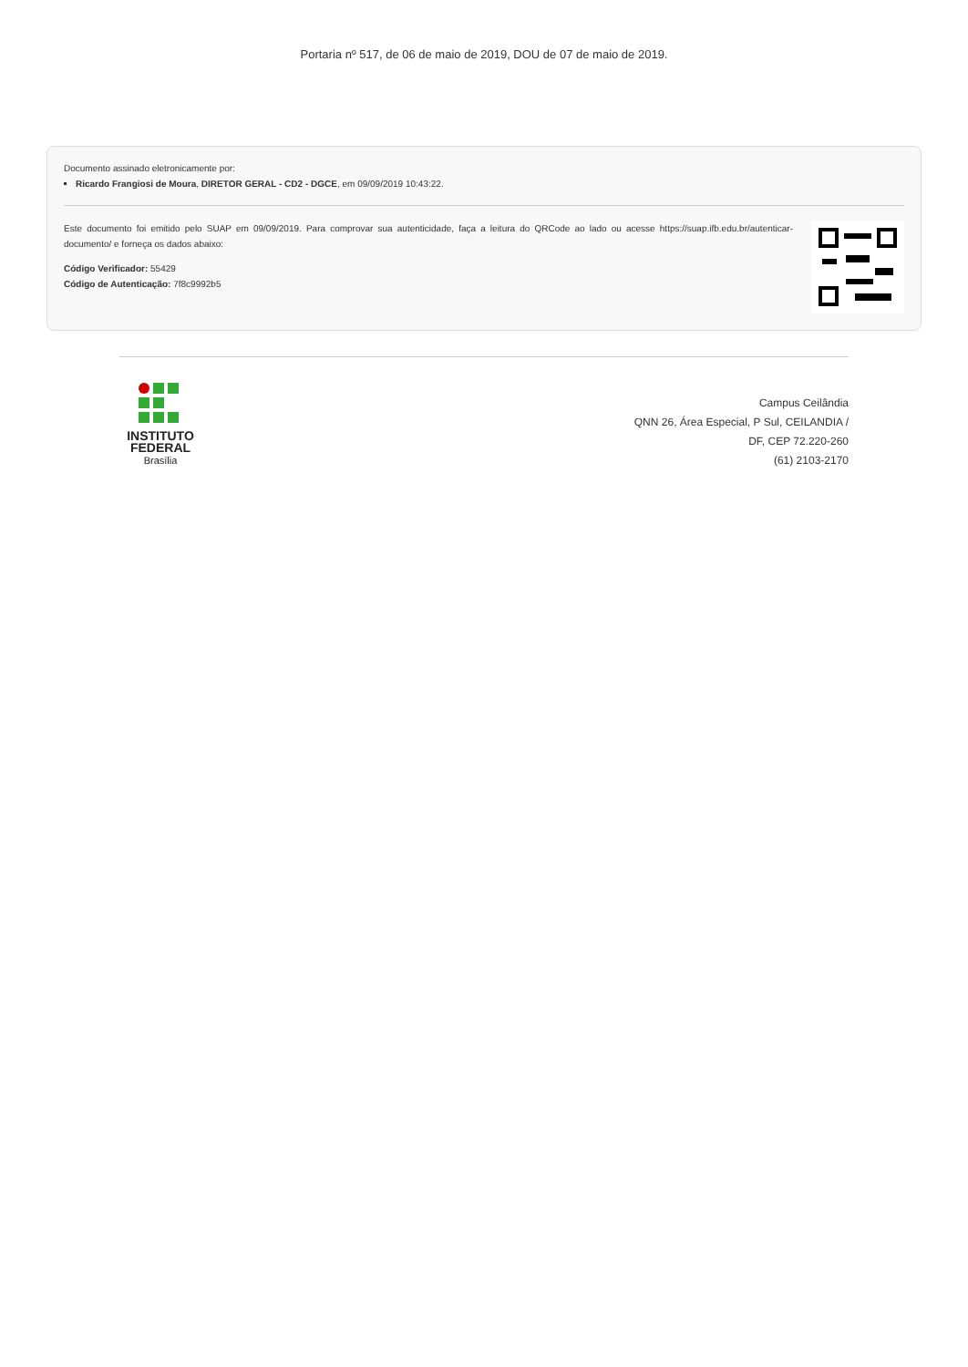Portaria nº 517, de 06 de maio de 2019, DOU de 07 de maio de 2019.
Documento assinado eletronicamente por:
Ricardo Frangiosi de Moura, DIRETOR GERAL - CD2 - DGCE, em 09/09/2019 10:43:22.
Este documento foi emitido pelo SUAP em 09/09/2019. Para comprovar sua autenticidade, faça a leitura do QRCode ao lado ou acesse https://suap.ifb.edu.br/autenticar-documento/ e forneça os dados abaixo:
Código Verificador: 55429
Código de Autenticação: 7f8c9992b5
INSTITUTO
FEDERAL
Brasília
Campus Ceilândia
QNN 26, Área Especial, P Sul, CEILANDIA /
DF, CEP 72.220-260
(61) 2103-2170